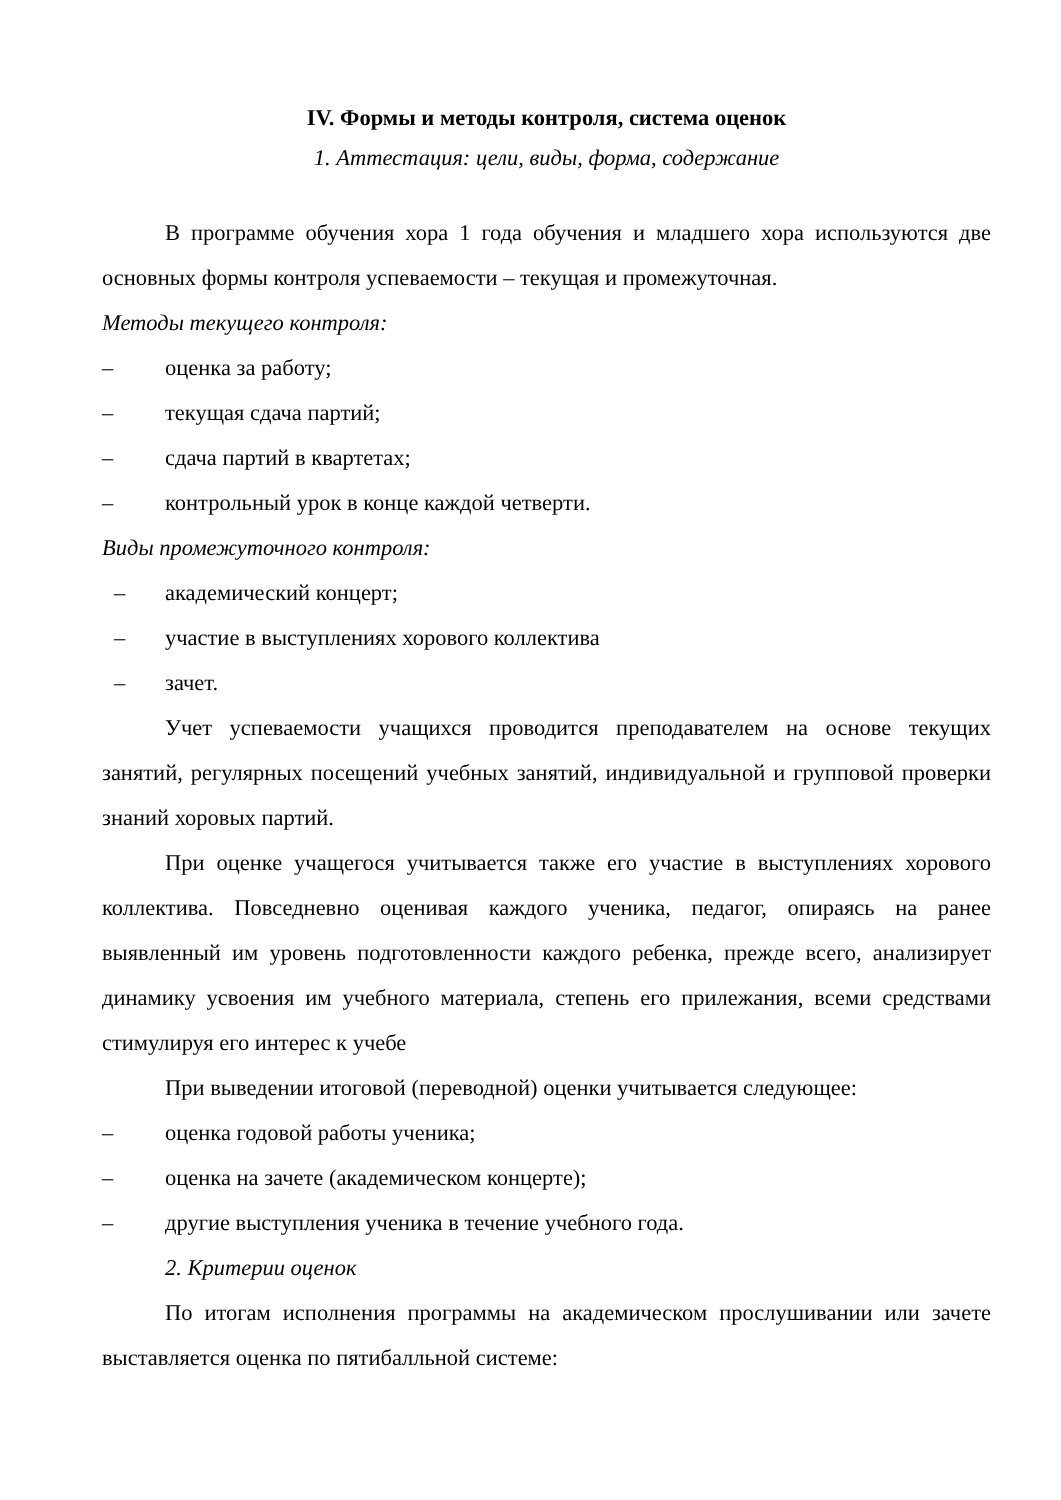IV. Формы и методы контроля, система оценок
1. Аттестация: цели, виды, форма, содержание
В программе обучения хора 1 года обучения и младшего хора используются две основных формы контроля успеваемости – текущая и промежуточная.
Методы текущего контроля:
– оценка за работу;
– текущая сдача партий;
– сдача партий в квартетах;
– контрольный урок в конце каждой четверти.
Виды промежуточного контроля:
– академический концерт;
– участие в выступлениях хорового коллектива
– зачет.
Учет успеваемости учащихся проводится преподавателем на основе текущих занятий, регулярных посещений учебных занятий, индивидуальной и групповой проверки знаний хоровых партий.
При оценке учащегося учитывается также его участие в выступлениях хорового коллектива. Повседневно оценивая каждого ученика, педагог, опираясь на ранее выявленный им уровень подготовленности каждого ребенка, прежде всего, анализирует динамику усвоения им учебного материала, степень его прилежания, всеми средствами стимулируя его интерес к учебе
При выведении итоговой (переводной) оценки учитывается следующее:
– оценка годовой работы ученика;
– оценка на зачете (академическом концерте);
– другие выступления ученика в течение учебного года.
2. Критерии оценок
По итогам исполнения программы на академическом прослушивании или зачете выставляется оценка по пятибалльной системе: